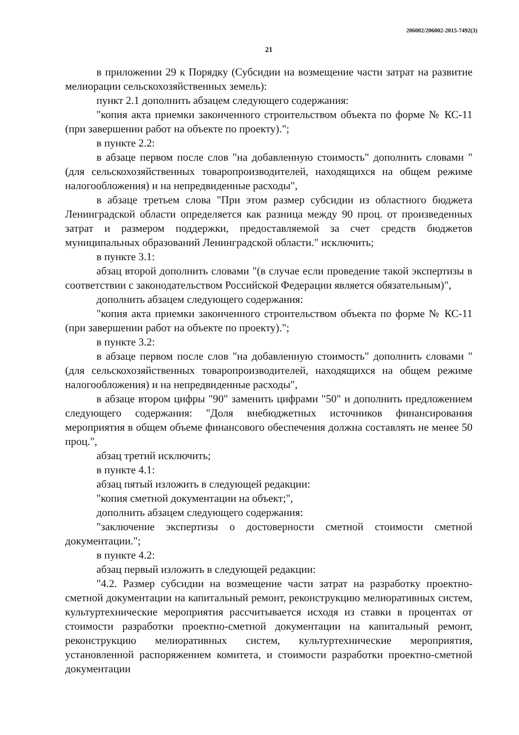206002/206002-2015-7492(3)
21
в приложении 29 к Порядку (Субсидии на возмещение части затрат на развитие мелиорации сельскохозяйственных земель):
пункт 2.1 дополнить абзацем следующего содержания:
"копия акта приемки законченного строительством объекта по форме № КС-11 (при завершении работ на объекте по проекту).";
в пункте 2.2:
в абзаце первом после слов "на добавленную стоимость" дополнить словами "(для сельскохозяйственных товаропроизводителей, находящихся на общем режиме налогообложения) и на непредвиденные расходы",
в абзаце третьем слова "При этом размер субсидии из областного бюджета Ленинградской области определяется как разница между 90 проц. от произведенных затрат и размером поддержки, предоставляемой за счет средств бюджетов муниципальных образований Ленинградской области." исключить;
в пункте 3.1:
абзац второй дополнить словами "(в случае если проведение такой экспертизы в соответствии с законодательством Российской Федерации является обязательным)",
дополнить абзацем следующего содержания:
"копия акта приемки законченного строительством объекта по форме № КС-11 (при завершении работ на объекте по проекту).";
в пункте 3.2:
в абзаце первом после слов "на добавленную стоимость" дополнить словами "(для сельскохозяйственных товаропроизводителей, находящихся на общем режиме налогообложения) и на непредвиденные расходы",
в абзаце втором цифры "90" заменить цифрами "50" и дополнить предложением следующего содержания: "Доля внебюджетных источников финансирования мероприятия в общем объеме финансового обеспечения должна составлять не менее 50 проц.",
абзац третий исключить;
в пункте 4.1:
абзац пятый изложить в следующей редакции:
"копия сметной документации на объект;",
дополнить абзацем следующего содержания:
"заключение экспертизы о достоверности сметной стоимости сметной документации.";
в пункте 4.2:
абзац первый изложить в следующей редакции:
"4.2. Размер субсидии на возмещение части затрат на разработку проектно-сметной документации на капитальный ремонт, реконструкцию мелиоративных систем, культуртехнические мероприятия рассчитывается исходя из ставки в процентах от стоимости разработки проектно-сметной документации на капитальный ремонт, реконструкцию мелиоративных систем, культуртехнические мероприятия, установленной распоряжением комитета, и стоимости разработки проектно-сметной документации